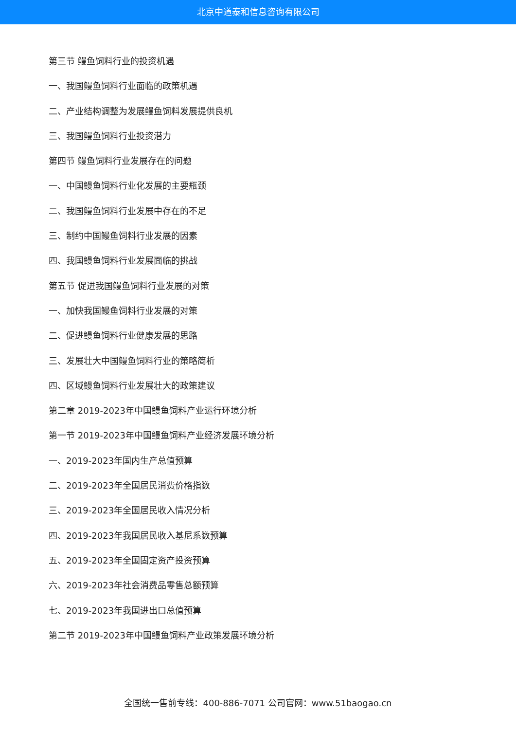北京中道泰和信息咨询有限公司
第三节 鳗鱼饲料行业的投资机遇
一、我国鳗鱼饲料行业面临的政策机遇
二、产业结构调整为发展鳗鱼饲料发展提供良机
三、我国鳗鱼饲料行业投资潜力
第四节 鳗鱼饲料行业发展存在的问题
一、中国鳗鱼饲料行业化发展的主要瓶颈
二、我国鳗鱼饲料行业发展中存在的不足
三、制约中国鳗鱼饲料行业发展的因素
四、我国鳗鱼饲料行业发展面临的挑战
第五节 促进我国鳗鱼饲料行业发展的对策
一、加快我国鳗鱼饲料行业发展的对策
二、促进鳗鱼饲料行业健康发展的思路
三、发展壮大中国鳗鱼饲料行业的策略简析
四、区域鳗鱼饲料行业发展壮大的政策建议
第二章 2019-2023年中国鳗鱼饲料产业运行环境分析
第一节 2019-2023年中国鳗鱼饲料产业经济发展环境分析
一、2019-2023年国内生产总值预算
二、2019-2023年全国居民消费价格指数
三、2019-2023年全国居民收入情况分析
四、2019-2023年我国居民收入基尼系数预算
五、2019-2023年全国固定资产投资预算
六、2019-2023年社会消费品零售总额预算
七、2019-2023年我国进出口总值预算
第二节 2019-2023年中国鳗鱼饲料产业政策发展环境分析
全国统一售前专线：400-886-7071 公司官网：www.51baogao.cn